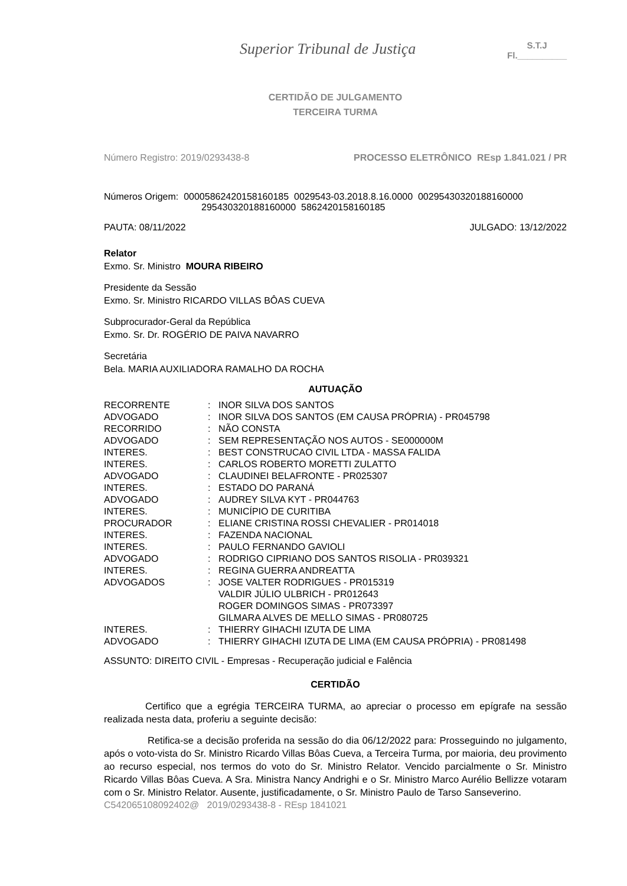Superior Tribunal de Justiça
S.T.J
Fl.__________
CERTIDÃO DE JULGAMENTO
TERCEIRA TURMA
Número Registro: 2019/0293438-8 PROCESSO ELETRÔNICO REsp 1.841.021 / PR
Números Origem: 00005862420158160185 0029543-03.2018.8.16.0000 00295430320188160000
295430320188160000 5862420158160185
PAUTA: 08/11/2022 JULGADO: 13/12/2022
Relator
Exmo. Sr. Ministro MOURA RIBEIRO
Presidente da Sessão
Exmo. Sr. Ministro RICARDO VILLAS BÔAS CUEVA
Subprocurador-Geral da República
Exmo. Sr. Dr. ROGÉRIO DE PAIVA NAVARRO
Secretária
Bela. MARIA AUXILIADORA RAMALHO DA ROCHA
AUTUAÇÃO
| RECORRENTE | : | INOR SILVA DOS SANTOS |
| ADVOGADO | : | INOR SILVA DOS SANTOS (EM CAUSA PRÓPRIA) - PR045798 |
| RECORRIDO | : | NÃO CONSTA |
| ADVOGADO | : | SEM REPRESENTAÇÃO NOS AUTOS - SE000000M |
| INTERES. | : | BEST CONSTRUCAO CIVIL LTDA - MASSA FALIDA |
| INTERES. | : | CARLOS ROBERTO MORETTI ZULATTO |
| ADVOGADO | : | CLAUDINEI BELAFRONTE - PR025307 |
| INTERES. | : | ESTADO DO PARANÁ |
| ADVOGADO | : | AUDREY SILVA KYT - PR044763 |
| INTERES. | : | MUNICÍPIO DE CURITIBA |
| PROCURADOR | : | ELIANE CRISTINA ROSSI CHEVALIER - PR014018 |
| INTERES. | : | FAZENDA NACIONAL |
| INTERES. | : | PAULO FERNANDO GAVIOLI |
| ADVOGADO | : | RODRIGO CIPRIANO DOS SANTOS RISOLIA - PR039321 |
| INTERES. | : | REGINA GUERRA ANDREATTA |
| ADVOGADOS | : | JOSE VALTER RODRIGUES - PR015319 VALDIR JÚLIO ULBRICH - PR012643 ROGER DOMINGOS SIMAS - PR073397 GILMARA ALVES DE MELLO SIMAS - PR080725 |
| INTERES. | : | THIERRY GIHACHI IZUTA DE LIMA |
| ADVOGADO | : | THIERRY GIHACHI IZUTA DE LIMA (EM CAUSA PRÓPRIA) - PR081498 |
ASSUNTO: DIREITO CIVIL - Empresas - Recuperação judicial e Falência
CERTIDÃO
Certifico que a egrégia TERCEIRA TURMA, ao apreciar o processo em epígrafe na sessão realizada nesta data, proferiu a seguinte decisão:
Retifica-se a decisão proferida na sessão do dia 06/12/2022 para: Prosseguindo no julgamento, após o voto-vista do Sr. Ministro Ricardo Villas Bôas Cueva, a Terceira Turma, por maioria, deu provimento ao recurso especial, nos termos do voto do Sr. Ministro Relator. Vencido parcialmente o Sr. Ministro Ricardo Villas Bôas Cueva. A Sra. Ministra Nancy Andrighi e o Sr. Ministro Marco Aurélio Bellizze votaram com o Sr. Ministro Relator. Ausente, justificadamente, o Sr. Ministro Paulo de Tarso Sanseverino.
C542065108092402@ 2019/0293438-8 - REsp 1841021